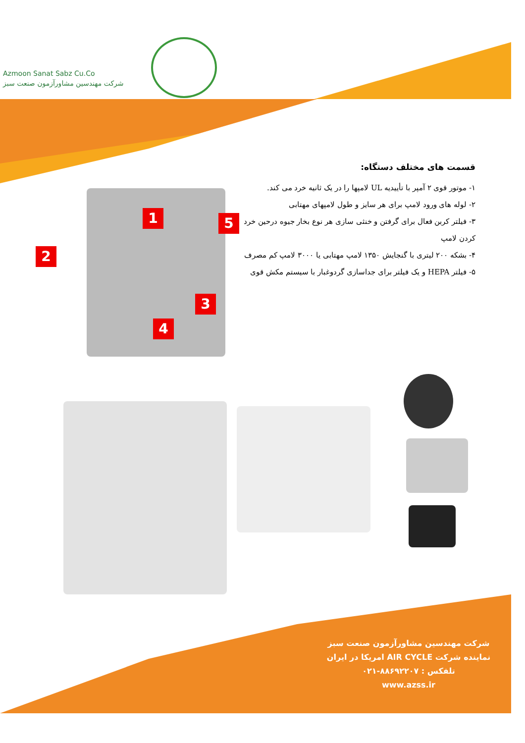Azmoon Sanat Sabz Cu.Co
شرکت مهندسین مشاورآزمون صنعت سبز
قسمت های مختلف دستگاه:
۱- موتور قوی ۲ آمپر با تأییدیه UL لامپها را در یک ثانیه خرد می کند.
۲- لوله های ورود لامپ برای هر سایز و طول لامپهای مهتابی
۳- فیلتر کربن فعال برای گرفتن و خنثی سازی هر نوع بخار جیوه درحین خرد کردن لامپ
۴- بشکه ۲۰۰ لیتری با گنجایش ۱۳۵۰ لامپ مهتابی یا ۳۰۰۰ لامپ کم مصرف
۵- فیلتر HEPA و یک فیلتر برای جداسازی گردوغبار با سیستم مکش قوی
1
2
3
4
5
شرکت مهندسین مشاورآزمون صنعت سبز
نماینده شرکت AIR CYCLE امریکا در ایران
تلفکس : ۸۸۶۹۲۲۰۷-۰۲۱
www.azss.ir